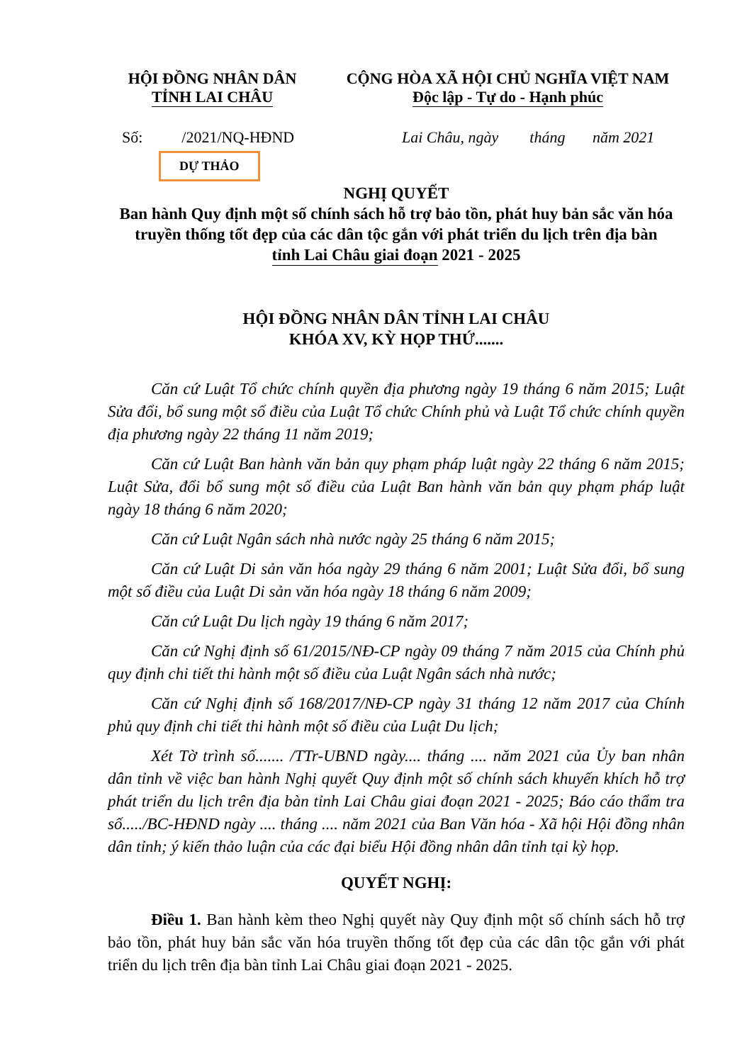HỘI ĐỒNG NHÂN DÂN
TỈNH LAI CHÂU
CỘNG HÒA XÃ HỘI CHỦ NGHĨA VIỆT NAM
Độc lập - Tự do - Hạnh phúc
Số: /2021/NQ-HĐND Lai Châu, ngày tháng năm 2021
DỰ THẢO
NGHỊ QUYẾT
Ban hành Quy định một số chính sách hỗ trợ bảo tồn, phát huy bản sắc văn hóa truyền thống tốt đẹp của các dân tộc gắn với phát triển du lịch trên địa bàn tỉnh Lai Châu giai đoạn 2021 - 2025
HỘI ĐỒNG NHÂN DÂN TỈNH LAI CHÂU
KHÓA XV, KỲ HỌP THỨ.......
Căn cứ Luật Tổ chức chính quyền địa phương ngày 19 tháng 6 năm 2015; Luật Sửa đổi, bổ sung một số điều của Luật Tổ chức Chính phủ và Luật Tổ chức chính quyền địa phương ngày 22 tháng 11 năm 2019;
Căn cứ Luật Ban hành văn bản quy phạm pháp luật ngày 22 tháng 6 năm 2015; Luật Sửa, đổi bổ sung một số điều của Luật Ban hành văn bản quy phạm pháp luật ngày 18 tháng 6 năm 2020;
Căn cứ Luật Ngân sách nhà nước ngày 25 tháng 6 năm 2015;
Căn cứ Luật Di sản văn hóa ngày 29 tháng 6 năm 2001; Luật Sửa đổi, bổ sung một số điều của Luật Di sản văn hóa ngày 18 tháng 6 năm 2009;
Căn cứ Luật Du lịch ngày 19 tháng 6 năm 2017;
Căn cứ Nghị định số 61/2015/NĐ-CP ngày 09 tháng 7 năm 2015 của Chính phủ quy định chi tiết thi hành một số điều của Luật Ngân sách nhà nước;
Căn cứ Nghị định số 168/2017/NĐ-CP ngày 31 tháng 12 năm 2017 của Chính phủ quy định chi tiết thi hành một số điều của Luật Du lịch;
Xét Tờ trình số....... /TTr-UBND ngày.... tháng .... năm 2021 của Ủy ban nhân dân tỉnh về việc ban hành Nghị quyết Quy định một số chính sách khuyến khích hỗ trợ phát triển du lịch trên địa bàn tỉnh Lai Châu giai đoạn 2021 - 2025; Báo cáo thẩm tra số...../BC-HĐND ngày .... tháng .... năm 2021 của Ban Văn hóa - Xã hội Hội đồng nhân dân tỉnh; ý kiến thảo luận của các đại biểu Hội đồng nhân dân tỉnh tại kỳ họp.
QUYẾT NGHỊ:
Điều 1. Ban hành kèm theo Nghị quyết này Quy định một số chính sách hỗ trợ bảo tồn, phát huy bản sắc văn hóa truyền thống tốt đẹp của các dân tộc gắn với phát triển du lịch trên địa bàn tỉnh Lai Châu giai đoạn 2021 - 2025.